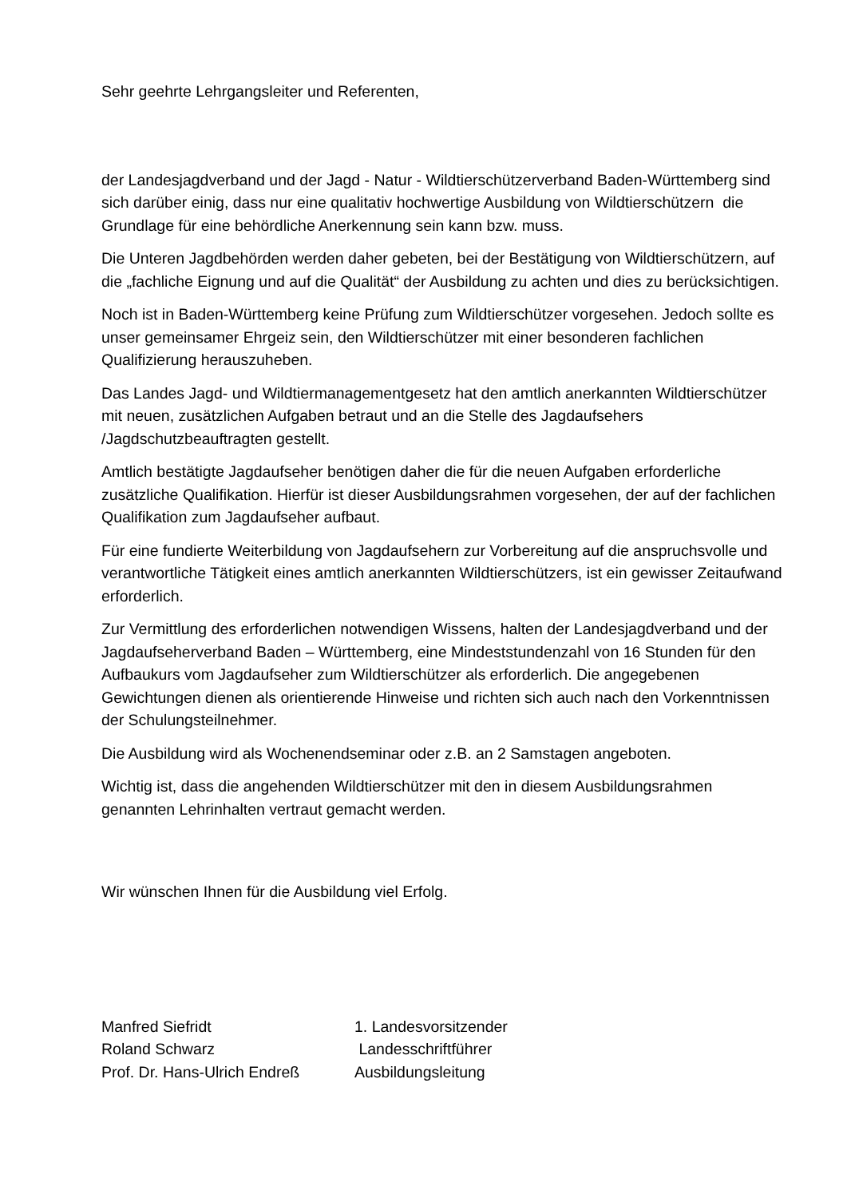Sehr geehrte Lehrgangsleiter und Referenten,
der Landesjagdverband und der Jagd - Natur - Wildtierschützerverband Baden-Württemberg sind sich darüber einig, dass nur eine qualitativ hochwertige Ausbildung von Wildtierschützern die Grundlage für eine behördliche Anerkennung sein kann bzw. muss.
Die Unteren Jagdbehörden werden daher gebeten, bei der Bestätigung von Wildtierschützern, auf die „fachliche Eignung und auf die Qualität“ der Ausbildung zu achten und dies zu berücksichtigen.
Noch ist in Baden-Württemberg keine Prüfung zum Wildtierschützer vorgesehen. Jedoch sollte es unser gemeinsamer Ehrgeiz sein, den Wildtierschützer mit einer besonderen fachlichen Qualifizierung herauszuheben.
Das Landes Jagd- und Wildtiermanagementgesetz hat den amtlich anerkannten Wildtierschützer mit neuen, zusätzlichen Aufgaben betraut und an die Stelle des Jagdaufsehers /Jagdschutzbeauftragten gestellt.
Amtlich bestätigte Jagdaufseher benötigen daher die für die neuen Aufgaben erforderliche zusätzliche Qualifikation. Hierfür ist dieser Ausbildungsrahmen vorgesehen, der auf der fachlichen Qualifikation zum Jagdaufseher aufbaut.
Für eine fundierte Weiterbildung von Jagdaufsehern zur Vorbereitung auf die anspruchsvolle und verantwortliche Tätigkeit eines amtlich anerkannten Wildtierschützers, ist ein gewisser Zeitaufwand erforderlich.
Zur Vermittlung des erforderlichen notwendigen Wissens, halten der Landesjagdverband und der Jagdaufseherverband Baden – Württemberg, eine Mindeststundenzahl von 16 Stunden für den Aufbaukurs vom Jagdaufseher zum Wildtierschützer als erforderlich. Die angegebenen Gewichtungen dienen als orientierende Hinweise und richten sich auch nach den Vorkenntnissen der Schulungsteilnehmer.
Die Ausbildung wird als Wochenendseminar oder z.B. an 2 Samstagen angeboten.
Wichtig ist, dass die angehenden Wildtierschützer mit den in diesem Ausbildungsrahmen genannten Lehrinhalten vertraut gemacht werden.
Wir wünschen Ihnen für die Ausbildung viel Erfolg.
Manfred Siefridt 1. Landesvorsitzender
Roland Schwarz Landesschriftführer
Prof. Dr. Hans-Ulrich Endreß Ausbildungsleitung